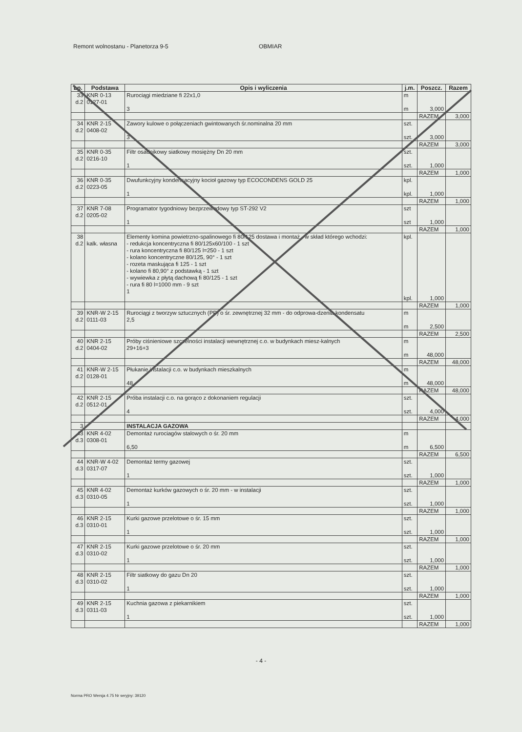Remont wolnostanu - Planetorza 9-5 OBMIAR
| Lp. | Podstawa | Opis i wyliczenia | j.m. | Poszcz. | Razem |
| --- | --- | --- | --- | --- | --- |
| 33 d.2 | KNR 0-13 0127-01 | Rurociągi miedziane fi 22x1,0 3 | m m | 3,000 | |
| | | | | RAZEM | 3,000 |
| 34 d.2 | KNR 2-15 0408-02 | Zawory kulowe o połączeniach gwintowanych śr.nominalna 20 mm 3 | szt. szt. | 3,000 | |
| | | | | RAZEM | 3,000 |
| 35 d.2 | KNR 0-35 0216-10 | Filtr osadnikowy siatkowy mosiężny Dn 20 mm 1 | szt. szt. | 1,000 | |
| | | | | RAZEM | 1,000 |
| 36 d.2 | KNR 0-35 0223-05 | Dwufunkcyjny kondensacyjny kocioł gazowy typ ECOCONDENS GOLD 25 1 | kpl. kpl. | 1,000 | |
| | | | | RAZEM | 1,000 |
| 37 d.2 | KNR 7-08 0205-02 | Programator tygodniowy bezprzewodowy typ ST-292 V2 1 | szt szt | 1,000 | |
| | | | | RAZEM | 1,000 |
| 38 d.2 | kalk. własna | Elementy komina powietrzno-spalinowego fi 80/125 dostawa i montaż - w skład którego wchodzi: - redukcja koncentryczna fi 80/125x60/100 - 1 szt - rura koncentryczna fi 80/125 l=250 - 1 szt - kolano koncentryczne 80/125, 90° - 1 szt - rozeta maskująca fi 125 - 1 szt - kolano fi 80,90° z podstawką - 1 szt - wywiewka z płytą dachową fi 80/125 - 1 szt - rura fi 80 l=1000 mm - 9 szt 1 | kpl. kpl. | 1,000 | |
| | | | | RAZEM | 1,000 |
| 39 d.2 | KNR-W 2-15 0111-03 | Rurociągi z tworzyw sztucznych (PP) o śr. zewnętrznej 32 mm - do odprowa-dzenia kondensatu 2,5 | m m | 2,500 | |
| | | | | RAZEM | 2,500 |
| 40 d.2 | KNR 2-15 0404-02 | Próby ciśnieniowe szczelności instalacji wewnętrznej c.o. w budynkach miesz-kalnych 29+16+3 | m m | 48,000 | |
| | | | | RAZEM | 48,000 |
| 41 d.2 | KNR-W 2-15 0128-01 | Płukanie instalacji c.o. w budynkach mieszkalnych 48 | m m | 48,000 | |
| | | | | RAZEM | 48,000 |
| 42 d.2 | KNR 2-15 0512-01 | Próba instalacji c.o. na gorąco z dokonaniem regulacji 4 | szt. szt. | 4,000 | |
| | | | | RAZEM | 4,000 |
| 3 | | INSTALACJA GAZOWA | | | |
| 43 d.3 | KNR 4-02 0308-01 | Demontaż rurociagów stalowych o śr. 20 mm 6,50 | m m | 6,500 | |
| | | | | RAZEM | 6,500 |
| 44 d.3 | KNR-W 4-02 0317-07 | Demontaż termy gazowej 1 | szt. szt. | 1,000 | |
| | | | | RAZEM | 1,000 |
| 45 d.3 | KNR 4-02 0310-05 | Demontaż kurków gazowych o śr. 20 mm - w instalacji 1 | szt. szt. | 1,000 | |
| | | | | RAZEM | 1,000 |
| 46 d.3 | KNR 2-15 0310-01 | Kurki gazowe przelotowe o śr. 15 mm 1 | szt. szt. | 1,000 | |
| | | | | RAZEM | 1,000 |
| 47 d.3 | KNR 2-15 0310-02 | Kurki gazowe przelotowe o śr. 20 mm 1 | szt. szt. | 1,000 | |
| | | | | RAZEM | 1,000 |
| 48 d.3 | KNR 2-15 0310-02 | Filtr siatkowy do gazu Dn 20 1 | szt. szt. | 1,000 | |
| | | | | RAZEM | 1,000 |
| 49 d.3 | KNR 2-15 0311-03 | Kuchnia gazowa z piekarnikiem 1 | szt. szt. | 1,000 | |
| | | | | RAZEM | 1,000 |
- 4 -
Norma PRO Wersja 4.75 Nr seryjny: 39120